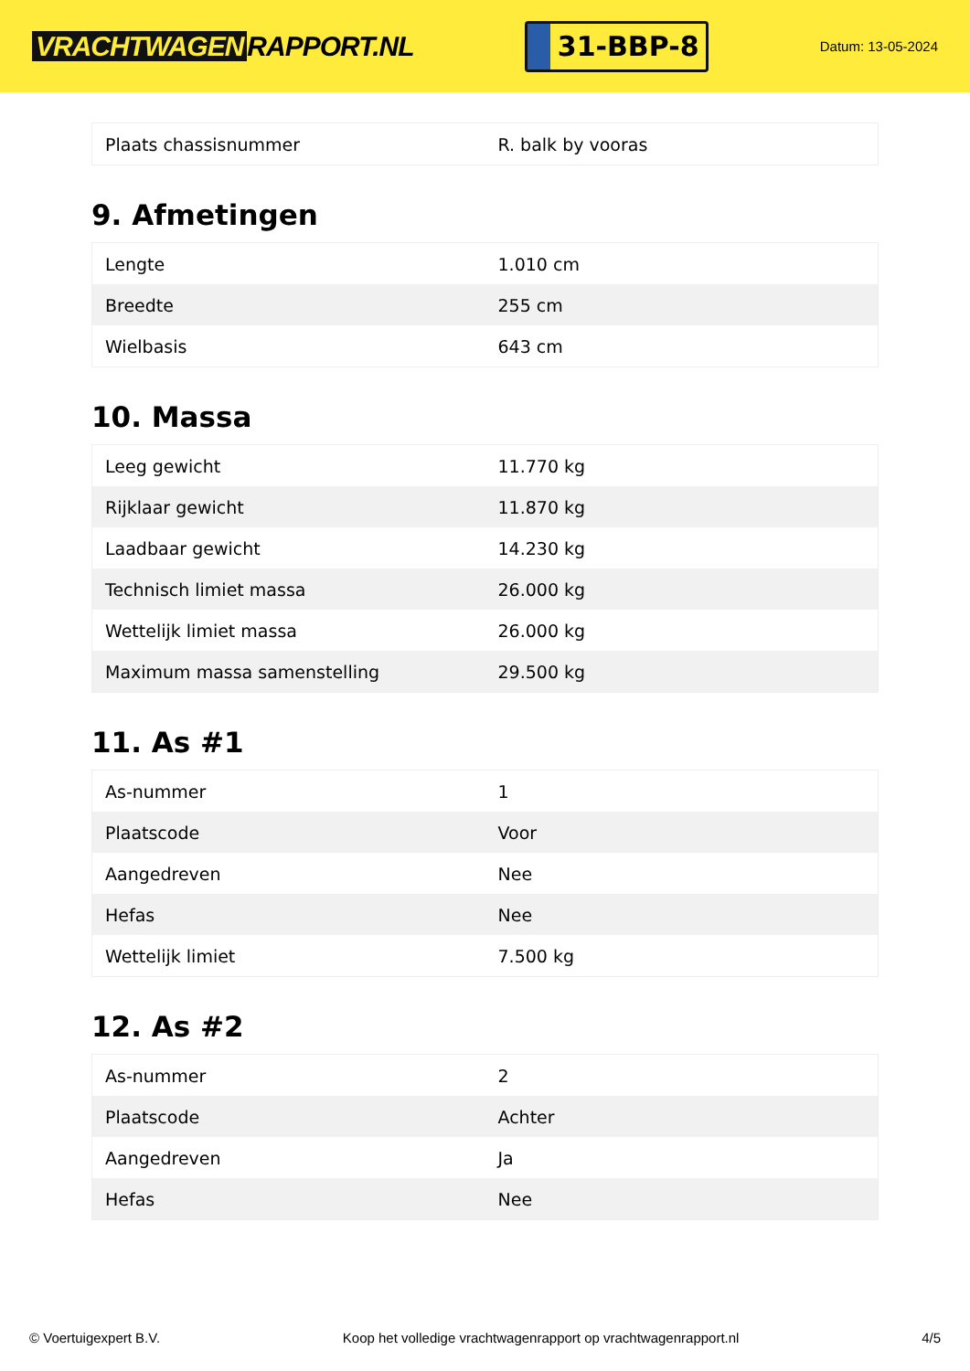VRACHTWAGEN RAPPORT.NL
31-BBP-8
Datum: 13-05-2024
| Plaats chassisnummer | R. balk by vooras |
9. Afmetingen
| Lengte | 1.010 cm |
| Breedte | 255 cm |
| Wielbasis | 643 cm |
10. Massa
| Leeg gewicht | 11.770 kg |
| Rijklaar gewicht | 11.870 kg |
| Laadbaar gewicht | 14.230 kg |
| Technisch limiet massa | 26.000 kg |
| Wettelijk limiet massa | 26.000 kg |
| Maximum massa samenstelling | 29.500 kg |
11. As #1
| As-nummer | 1 |
| Plaatscode | Voor |
| Aangedreven | Nee |
| Hefas | Nee |
| Wettelijk limiet | 7.500 kg |
12. As #2
| As-nummer | 2 |
| Plaatscode | Achter |
| Aangedreven | Ja |
| Hefas | Nee |
© Voertuigexpert B.V. Koop het volledige vrachtwagenrapport op vrachtwagenrapport.nl 4/5